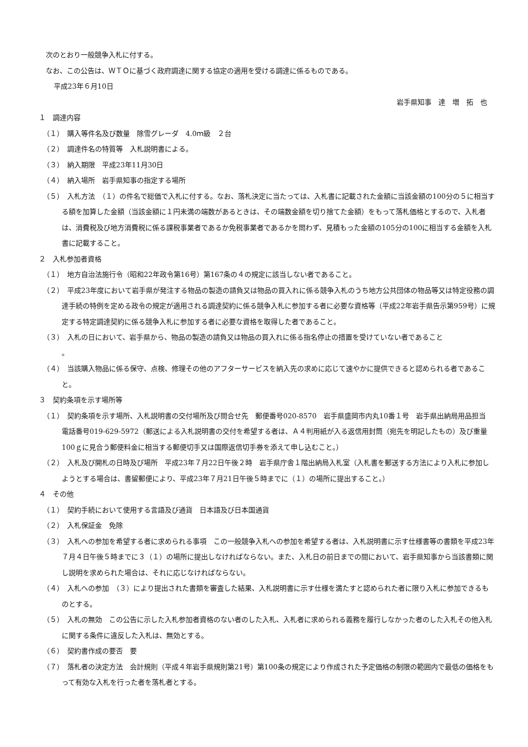次のとおり一般競争入札に付する。
なお、この公告は、ＷＴＯに基づく政府調達に関する協定の適用を受ける調達に係るものである。
平成23年６月10日
岩手県知事　達　増　拓　也
１　調達内容
（１）　購入等件名及び数量　除雪グレーダ　4.0ｍ級　２台
（２）　調達件名の特質等　入札説明書による。
（３）　納入期限　平成23年11月30日
（４）　納入場所　岩手県知事の指定する場所
（５）　入札方法　（１）の件名で総価で入札に付する。なお、落札決定に当たっては、入札書に記載された金額に当該金額の100分の５に相当する額を加算した金額（当該金額に１円未満の端数があるときは、その端数金額を切り捨てた金額）をもって落札価格とするので、入札者は、消費税及び地方消費税に係る課税事業者であるか免税事業者であるかを問わず、見積もった金額の105分の100に相当する金額を入札書に記載すること。
２　入札参加者資格
（１）　地方自治法施行令（昭和22年政令第16号）第167条の４の規定に該当しない者であること。
（２）　平成23年度において岩手県が発注する物品の製造の請負又は物品の買入れに係る競争入札のうち地方公共団体の物品等又は特定役務の調達手続の特例を定める政令の規定が適用される調達契約に係る競争入札に参加する者に必要な資格等（平成22年岩手県告示第959号）に規定する特定調達契約に係る競争入札に参加する者に必要な資格を取得した者であること。
（３）　入札の日において、岩手県から、物品の製造の請負又は物品の買入れに係る指名停止の措置を受けていない者であること
。
（４）　当該購入物品に係る保守、点検、修理その他のアフターサービスを納入先の求めに応じて速やかに提供できると認められる者であること。
３　契約条項を示す場所等
（１）　契約条項を示す場所、入札説明書の交付場所及び問合せ先　郵便番号020-8570　岩手県盛岡市内丸10番１号　岩手県出納局用品担当　電話番号019-629-5972（郵送による入札説明書の交付を希望する者は、Ａ４判用紙が入る返信用封筒（宛先を明記したもの）及び重量100ｇに見合う郵便料金に相当する郵便切手又は国際返信切手券を添えて申し込むこと。）
（２）　入札及び開札の日時及び場所　平成23年７月22日午後２時　岩手県庁舎１階出納局入札室（入札書を郵送する方法により入札に参加しようとする場合は、書留郵便により、平成23年７月21日午後５時までに（１）の場所に提出すること。）
４　その他
（１）　契約手続において使用する言語及び通貨　日本語及び日本国通貨
（２）　入札保証金　免除
（３）　入札への参加を希望する者に求められる事項　この一般競争入札への参加を希望する者は、入札説明書に示す仕様書等の書類を平成23年７月４日午後５時までに３（１）の場所に提出しなければならない。また、入札日の前日までの間において、岩手県知事から当該書類に関し説明を求められた場合は、それに応じなければならない。
（４）　入札への参加　（３）により提出された書類を審査した結果、入札説明書に示す仕様を満たすと認められた者に限り入札に参加できるものとする。
（５）　入札の無効　この公告に示した入札参加者資格のない者のした入札、入札者に求められる義務を履行しなかった者のした入札その他入札に関する条件に違反した入札は、無効とする。
（６）　契約書作成の要否　要
（７）　落札者の決定方法　会計規則（平成４年岩手県規則第21号）第100条の規定により作成された予定価格の制限の範囲内で最低の価格をもって有効な入札を行った者を落札者とする。